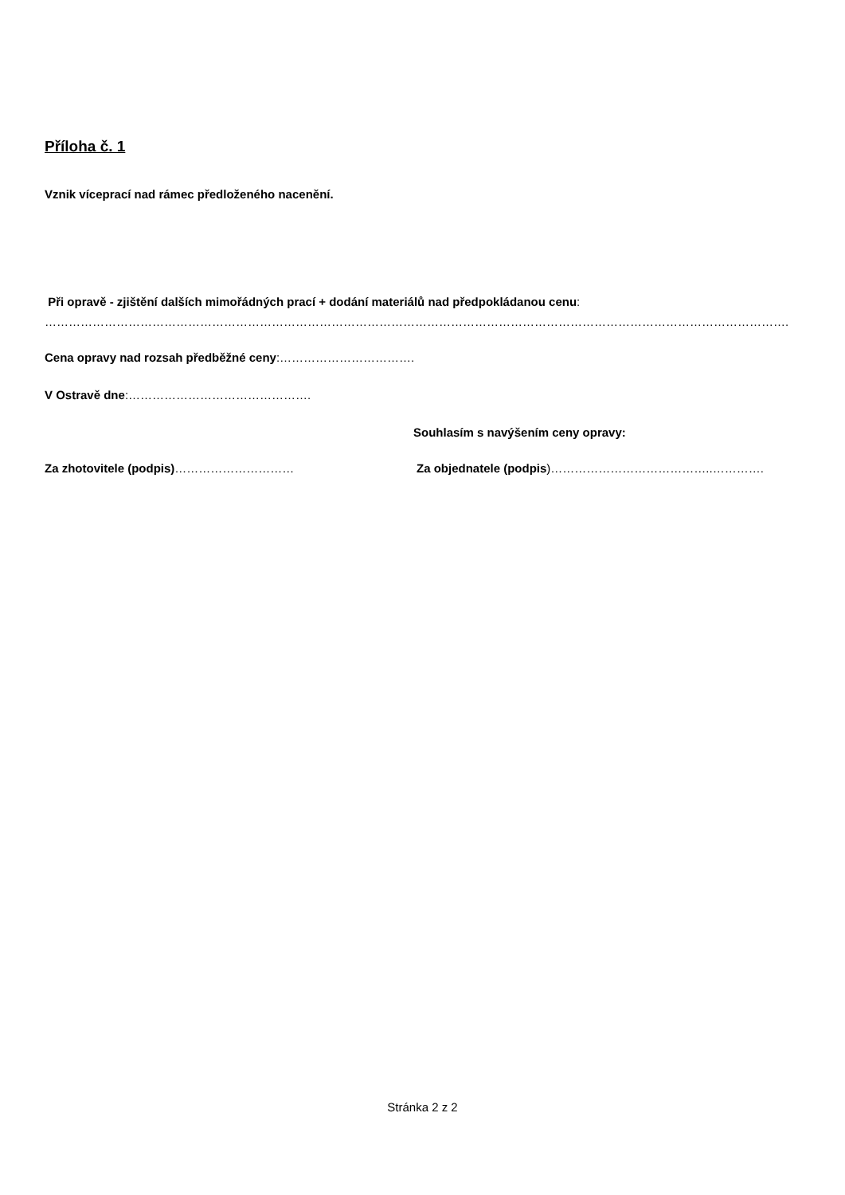Příloha č. 1
Vznik víceprací nad rámec předloženého nacenění.
Při opravě - zjištění dalších mimořádných prací + dodání materiálů nad předpokládanou cenu:
…………………………………………………………………………………………………………………………………………………………………….
Cena opravy nad rozsah předběžné ceny:…………………………….
V Ostravě dne:……………………………………….
Souhlasím s navýšením ceny opravy:
Za zhotovitele (podpis)………………………… Za objednatele (podpis)…………………………………..………….
Stránka 2 z 2